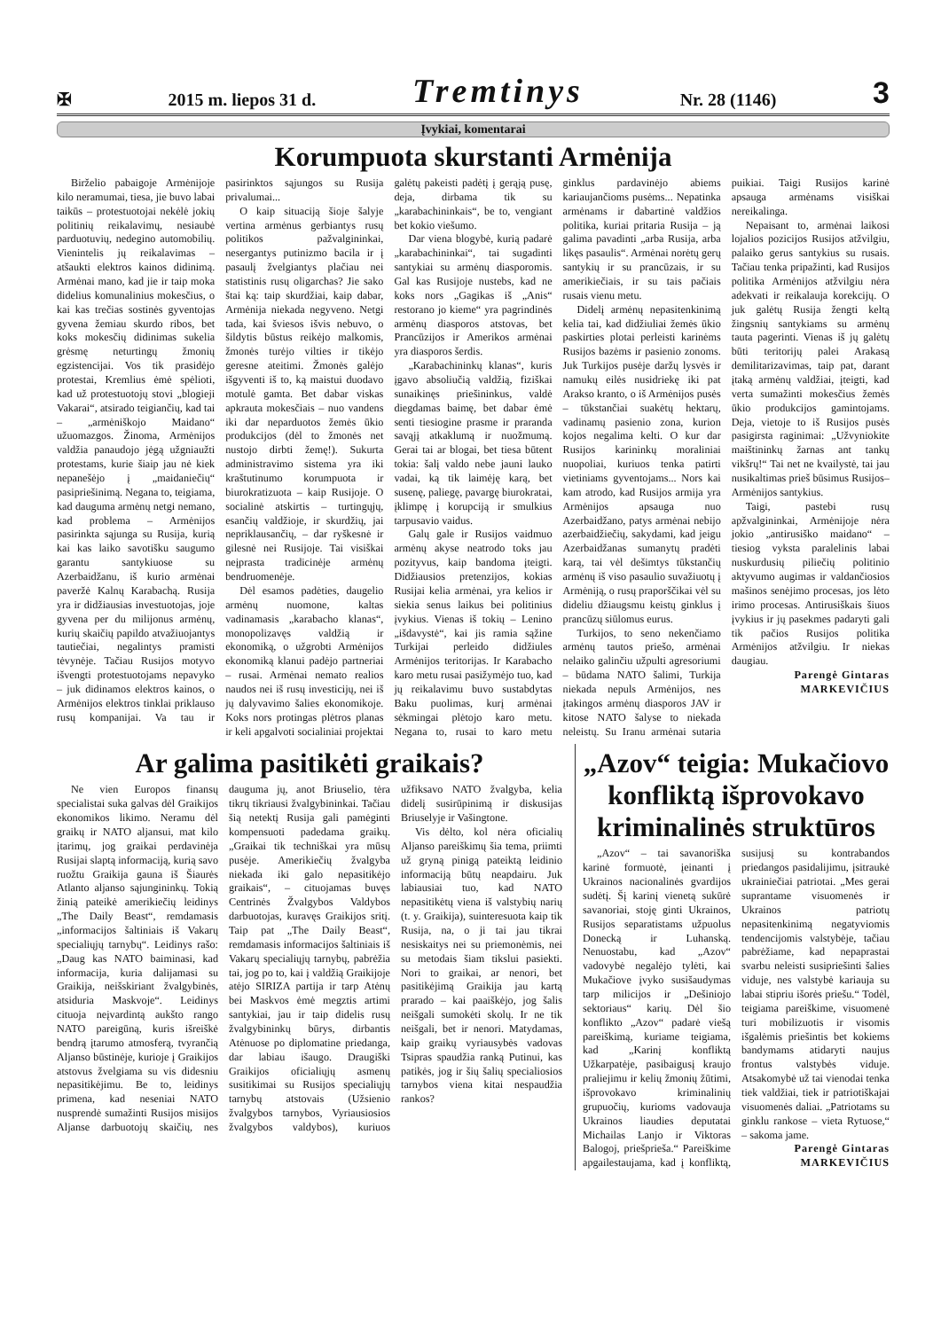✠ 2015 m. liepos 31 d. Tremtinys Nr. 28 (1146) 3
Įvykiai, komentarai
Korumpuota skurstanti Armėnija
Birželio pabaigoje Armėnijoje kilo neramumai, tiesa, jie buvo labai taikūs – protestuotojai nekėlė jokių politinių reikalavimų, nesiaubė parduotuvių, nedegino automobilių. Vienintelis jų reikalavimas – atšaukti elektros kainos didinimą. Armėnai mano, kad jie ir taip moka didelius komunalinius mokesčius, o kai kas trečias sostinės gyventojas gyvena žemiau skurdo ribos, bet koks mokesčių didinimas sukelia grėsmę neturtingų žmonių egzistencijai. Vos tik prasidėjo protestai, Kremlius ėmė spėlioti, kad už protestuotojų stovi „blogieji Vakarai“, atsirado teigiančių, kad tai – „armėniškojo Maidano“ užuomazgos. Žinoma, Armėnijos valdžia panaudojo jėgą užgniaužti protestams, kurie šiaip jau nė kiek nepanešėjo į „maidaniečių“ pasipriešinimą. Negana to, teigiama, kad dauguma armėnų netgi nemano, kad problema – Armėnijos pasirinkta sąjunga su Rusija, kurią kai kas laiko savotišku saugumo garantu santykiuose su Azerbaidžanu, iš kurio armėnai paveržė Kalnų Karabachą. Rusija yra ir didžiausias investuotojas, joje gyvena per du milijonus armėnų, kurių skaičių papildo atvažiuojantys tautiečiai, negalintys pramisti tėvynėje. Tačiau Rusijos motyvo išvengti protestuotojams nepavyko – juk didinamos elektros kainos, o Armėnijos elektros tinklai priklauso rusų kompanijai. Va tau ir pasirinktos sąjungos su Rusija privalumai...
O kaip situaciją šioje šalyje vertina armėnus gerbiantys rusų politikos pažvalgininkai, nesergantys putinizmo bacila ir į pasaulį žvelgiantys plačiau nei statistinis rusų oligarchas? Jie sako štai ką: taip skurdžiai, kaip dabar, Armėnija niekada negyveno. Netgi tada, kai šviesos išvis nebuvo, o šildytis būstus reikėjo malkomis, žmonės turėjo vilties ir tikėjo geresne ateitimi. Žmonės galėjo išgyventi iš to, ką maistui duodavo motulė gamta. Bet dabar viskas apkrauta mokesčiais – nuo vandens iki dar neparduotos žemės ūkio produkcijos (dėl to žmonės net nustojo dirbti žemę!). Sukurta administravimo sistema yra iki kraštutinumo korumpuota ir biurokratizuota – kaip Rusijoje. O socialinė atskirtis – turtingųjų, esančių valdžioje, ir skurdžių, jai nepriklausančių, – dar ryškesnė ir gilesnė nei Rusijoje. Tai visiškai neįprasta tradicinėje armėnų bendruomenėje.
Dėl esamos padėties, daugelio armėnų nuomone, kaltas vadinamasis „karabacho klanas“, monopolizavęs valdžią ir ekonomiką, o užgrobti Armėnijos ekonomiką klanui padėjo partneriai – rusai. Armėnai nemato realios naudos nei iš rusų investicijų, nei iš jų dalyvavimo šalies ekonomikoje. Koks nors protingas plėtros planas ir keli apgalvoti socialiniai projektai galėtų pakeisti padėtį į gerąją pusę, deja, dirbama tik su „karabachininkais“, be to, vengiant bet kokio viešumo.
Dar viena blogybė, kurią padarė „karabachininkai“, tai sugadinti santykiai su armėnų diasporomis. Gal kas Rusijoje nustebs, kad ne koks nors „Gagikas iš „Anis“ restorano jo kieme“ yra pagrindinės armėnų diasporos atstovas, bet Prancūzijos ir Amerikos armėnai yra diasporos šerdis.
„Karabachininkų klanas“, kuris įgavo absoliučią valdžią, fiziškai sunaikinęs priešininkus, valdė diegdamas baimę, bet dabar ėmė senti tiesiogine prasme ir praranda savąjį atkaklumą ir nuožmumą. Gerai tai ar blogai, bet tiesa būtent tokia: šalį valdo nebe jauni lauko vadai, ką tik laimėję karą, bet susenę, paliegę, pavargę biurokratai, įklimpę į korupciją ir smulkius tarpusavio vaidus.
Galų gale ir Rusijos vaidmuo armėnų akyse neatrodo toks jau pozityvus, kaip bandoma įteigti. Didžiausios pretenzijos, kokias Rusijai kelia armėnai, yra kelios ir siekia senus laikus bei politinius įvykius. Vienas iš tokių – Lenino „išdavystė“, kai jis ramia sąžine Turkijai perleido didžiules Armėnijos teritorijas. Ir Karabacho karo metu rusai pasižymėjo tuo, kad jų reikalavimu buvo sustabdytas Baku puolimas, kurį armėnai sėkmingai plėtojo karo metu. Negana to, rusai to karo metu ginklus pardavinėjo abiems kariaujančioms pusėms... Nepatinka armėnams ir dabartinė valdžios politika, kuriai pritaria Rusija – ją galima pavadinti „arba Rusija, arba likęs pasaulis“. Armėnai norėtų gerų santykių ir su prancūzais, ir su amerikiečiais, ir su tais pačiais rusais vienu metu.
Didelį armėnų nepasitenkinimą kelia tai, kad didžiuliai žemės ūkio paskirties plotai perleisti karinėms Rusijos bazėms ir pasienio zonoms. Juk Turkijos pusėje daržų lysvės ir namukų eilės nusidriekę iki pat Arakso kranto, o iš Armėnijos pusės – tūkstančiai suakėtų hektarų, vadinamų pasienio zona, kurion kojos negalima kelti. O kur dar Rusijos karininkų moraliniai nuopoliai, kuriuos tenka patirti vietiniams gyventojams... Nors kai kam atrodo, kad Rusijos armija yra Armėnijos apsauga nuo Azerbaidžano, patys armėnai nebijo azerbaidžiečių, sakydami, kad jeigu Azerbaidžanas sumanytų pradėti karą, tai vėl dešimtys tūkstančių armėnų iš viso pasaulio suvažiuotų į Armėniją, o rusų praporščikai vėl su dideliu džiaugsmu keistų ginklus į prancūzų siūlomus eurus.
Turkijos, to seno nekenčiamo armėnų tautos priešo, armėnai nelaiko galinčiu užpulti agresoriumi – būdama NATO šalimi, Turkija niekada nepuls Armėnijos, nes įtakingos armėnų diasporos JAV ir kitose NATO šalyse to niekada neleistų. Su Iranu armėnai sutaria puikiai. Taigi Rusijos karinė apsauga armėnams visiškai nereikalinga.
Nepaisant to, armėnai laikosi lojalios pozicijos Rusijos atžvilgiu, palaiko gerus santykius su rusais. Tačiau tenka pripažinti, kad Rusijos politika Armėnijos atžvilgiu nėra adekvati ir reikalauja korekcijų. O juk galėtų Rusija žengti keltą žingsnių santykiams su armėnų tauta pagerinti. Vienas iš jų galėtų būti teritorijų palei Arakasą demilitarizavimas, taip pat, darant įtaką armėnų valdžiai, įteigti, kad verta sumažinti mokesčius žemės ūkio produkcijos gamintojams. Deja, vietoje to iš Rusijos pusės pasigirsta raginimai: „Užvyniokite maištininkų žarnas ant tankų vikšrų!“ Tai net ne kvailystė, tai jau nusikaltimas prieš būsimus Rusijos–Armėnijos santykius.
Taigi, pastebi rusų apžvalgininkai, Armėnijoje nėra jokio „antirusiško maidano“ – tiesiog vyksta paralelinis labai nuskurdusių piliečių politinio aktyvumo augimas ir valdančiosios mašinos senėjimo procesas, jos lėto irimo procesas. Antirusiškais šiuos įvykius ir jų pasekmes padaryti gali tik pačios Rusijos politika Armėnijos atžvilgiu. Ir niekas daugiau.
Parengė Gintaras
MARKEVIČIUS
Ar galima pasitikėti graikais?
Ne vien Europos finansų specialistai suka galvas dėl Graikijos ekonomikos likimo. Neramu dėl graikų ir NATO aljansui, mat kilo įtarimų, jog graikai perdavinėja Rusijai slaptą informaciją, kurią savo ruožtu Graikija gauna iš Šiaurės Atlanto aljanso sąjungininkų. Tokią žinią pateikė amerikiečių leidinys „The Daily Beast“, remdamasis „informacijos šaltiniais iš Vakarų specialiųjų tarnybų“. Leidinys rašo: „Daug kas NATO baiminasi, kad informacija, kuria dalijamasi su Graikija, neišskiriant žvalgybinės, atsiduria Maskvoje“. Leidinys cituoja neįvardintą aukšto rango NATO pareigūną, kuris išreiškė bendrą įtarumo atmosferą, tvyrančią Aljanso būstinėje, kurioje į Graikijos atstovus žvelgiama su vis didesniu nepasitikėjimu. Be to, leidinys primena, kad neseniai NATO nusprendė sumažinti Rusijos misijos Aljanse darbuotojų skaičių, nes dauguma jų, anot Briuselio, tėra tikrų tikriausi žvalgybininkai. Tačiau šią netektį Rusija gali pamėginti kompensuoti padedama graikų. „Graikai tik techniškai yra mūsų pusėje. Amerikiečių žvalgyba niekada iki galo nepasitikėjo graikais“, – cituojamas buvęs Centrinės Žvalgybos Valdybos darbuotojas, kuravęs Graikijos sritį. Taip pat „The Daily Beast“, remdamasis informacijos šaltiniais iš Vakarų specialiųjų tarnybų, pabrėžia tai, jog po to, kai į valdžią Graikijoje atėjo SIRIZA partija ir tarp Atėnų bei Maskvos ėmė megztis artimi santykiai, jau ir taip didelis rusų žvalgybininkų būrys, dirbantis Atėnuose po diplomatine priedanga, dar labiau išaugo. Draugiški Graikijos oficialiųjų asmenų susitikimai su Rusijos specialiųjų tarnybų atstovais (Užsienio žvalgybos tarnybos, Vyriausiosios žvalgybos valdybos), kuriuos užfiksavo NATO žvalgyba, kelia didelį susirūpinimą ir diskusijas Briuselyje ir Vašingtone.
Vis dėlto, kol nėra oficialių Aljanso pareiškimų šia tema, priimti už gryną pinigą pateiktą leidinio informaciją būtų neapdairu. Juk labiausiai tuo, kad NATO nepasitikėtų viena iš valstybių narių (t. y. Graikija), suinteresuota kaip tik Rusija, na, o ji tai jau tikrai nesiskaitys nei su priemonėmis, nei su metodais šiam tikslui pasiekti. Nori to graikai, ar nenori, bet pasitikėjimą Graikija jau kartą prarado – kai paaiškėjo, jog šalis neišgali sumokėti skolų. Ir ne tik neišgali, bet ir nenori. Matydamas, kaip graikų vyriausybės vadovas Tsipras spaudžia ranką Putinui, kas patikės, jog ir šių šalių specialiosios tarnybos viena kitai nespaudžia rankos?
„Azov“ teigia: Mukačiovo konfliktą išprovokavo kriminalinės struktūros
„Azov“ – tai savanoriška karinė formuotė, įeinanti į Ukrainos nacionalinės gvardijos sudėtį. Šį karinį vienetą sukūrė savanoriai, stoję ginti Ukrainos, Rusijos separatistams užpuolus Donecką ir Luhanską. Nenuostabu, kad „Azov“ vadovybė negalėjo tylėti, kai Mukačiove įvyko susišaudymas tarp milicijos ir „Dešiniojo sektoriaus“ karių. Dėl šio konflikto „Azov“ padarė viešą pareiškimą, kuriame teigiama, kad „Karinį konfliktą Užkarpatėje, pasibaigusį kraujo praliejimu ir kelių žmonių žūtimi, išprovokavo kriminalinių grupuočių, kurioms vadovauja Ukrainos liaudies deputatai Michailas Lanjo ir Viktoras Balogoj, priešpriešа.“ Pareiškime apgailestaujama, kad į konfliktą, susijusį su kontrabandos priedangos pasidalijimu, įsitraukė ukrainiečiai patriotai. „Mes gerai suprantame visuomenės ir Ukrainos patriotų nepasitenkinimą negatyviomis tendencijomis valstybėje, tačiau pabrėžiame, kad nepaprastai svarbu neleisti susipriešinti šalies viduje, nes valstybė kariauja su labai stipriu išorės priešu.“ Todėl, teigiama pareiškime, visuomenė turi mobilizuotis ir visomis išgalėmis priešintis bet kokiems bandymams atidaryti naujus frontus valstybės viduje. Atsakomybė už tai vienodai tenka tiek valdžiai, tiek ir patriotiškajai visuomenės daliai. „Patriotams su ginklu rankose – vieta Rytuose,“ – sakoma jame.
Parengė Gintaras
MARKEVIČIUS